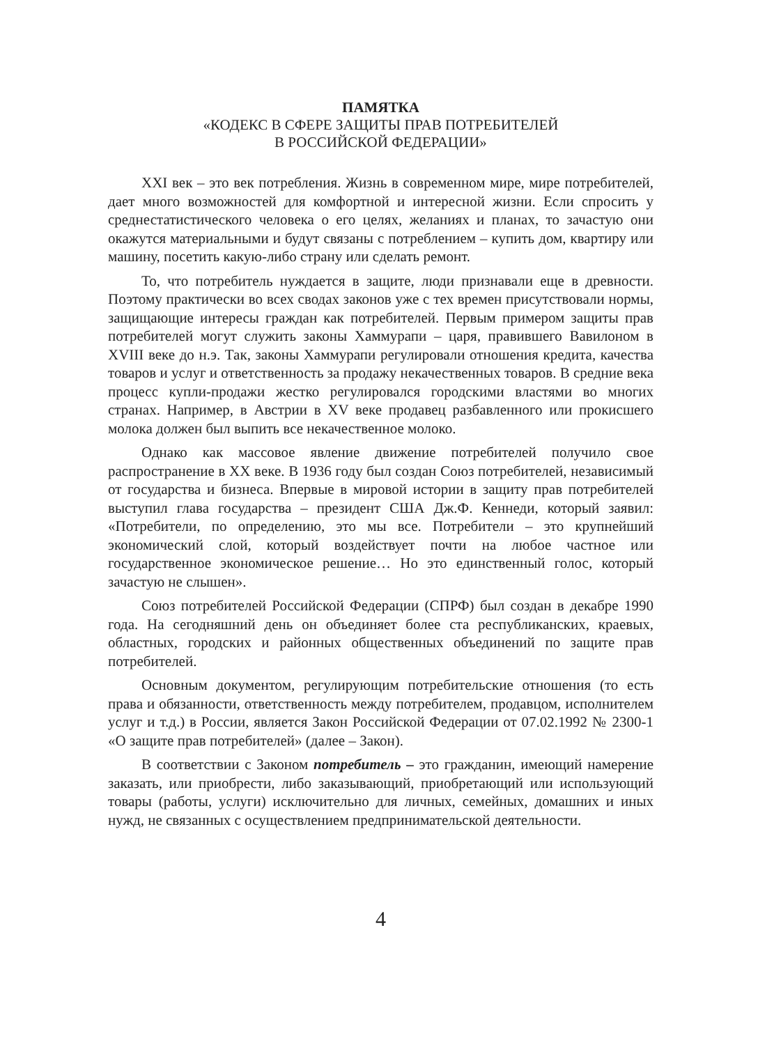ПАМЯТКА
«КОДЕКС В СФЕРЕ ЗАЩИТЫ ПРАВ ПОТРЕБИТЕЛЕЙ
В РОССИЙСКОЙ ФЕДЕРАЦИИ»
XXI век – это век потребления. Жизнь в современном мире, мире потребителей, дает много возможностей для комфортной и интересной жизни. Если спросить у среднестатистического человека о его целях, желаниях и планах, то зачастую они окажутся материальными и будут связаны с потреблением – купить дом, квартиру или машину, посетить какую-либо страну или сделать ремонт.
То, что потребитель нуждается в защите, люди признавали еще в древности. Поэтому практически во всех сводах законов уже с тех времен присутствовали нормы, защищающие интересы граждан как потребителей. Первым примером защиты прав потребителей могут служить законы Хаммурапи – царя, правившего Вавилоном в XVIII веке до н.э. Так, законы Хаммурапи регулировали отношения кредита, качества товаров и услуг и ответственность за продажу некачественных товаров. В средние века процесс купли-продажи жестко регулировался городскими властями во многих странах. Например, в Австрии в XV веке продавец разбавленного или прокисшего молока должен был выпить все некачественное молоко.
Однако как массовое явление движение потребителей получило свое распространение в XX веке. В 1936 году был создан Союз потребителей, независимый от государства и бизнеса. Впервые в мировой истории в защиту прав потребителей выступил глава государства – президент США Дж.Ф. Кеннеди, который заявил: «Потребители, по определению, это мы все. Потребители – это крупнейший экономический слой, который воздействует почти на любое частное или государственное экономическое решение… Но это единственный голос, который зачастую не слышен».
Союз потребителей Российской Федерации (СПРФ) был создан в декабре 1990 года. На сегодняшний день он объединяет более ста республиканских, краевых, областных, городских и районных общественных объединений по защите прав потребителей.
Основным документом, регулирующим потребительские отношения (то есть права и обязанности, ответственность между потребителем, продавцом, исполнителем услуг и т.д.) в России, является Закон Российской Федерации от 07.02.1992 № 2300-1 «О защите прав потребителей» (далее – Закон).
В соответствии с Законом потребитель – это гражданин, имеющий намерение заказать, или приобрести, либо заказывающий, приобретающий или использующий товары (работы, услуги) исключительно для личных, семейных, домашних и иных нужд, не связанных с осуществлением предпринимательской деятельности.
4